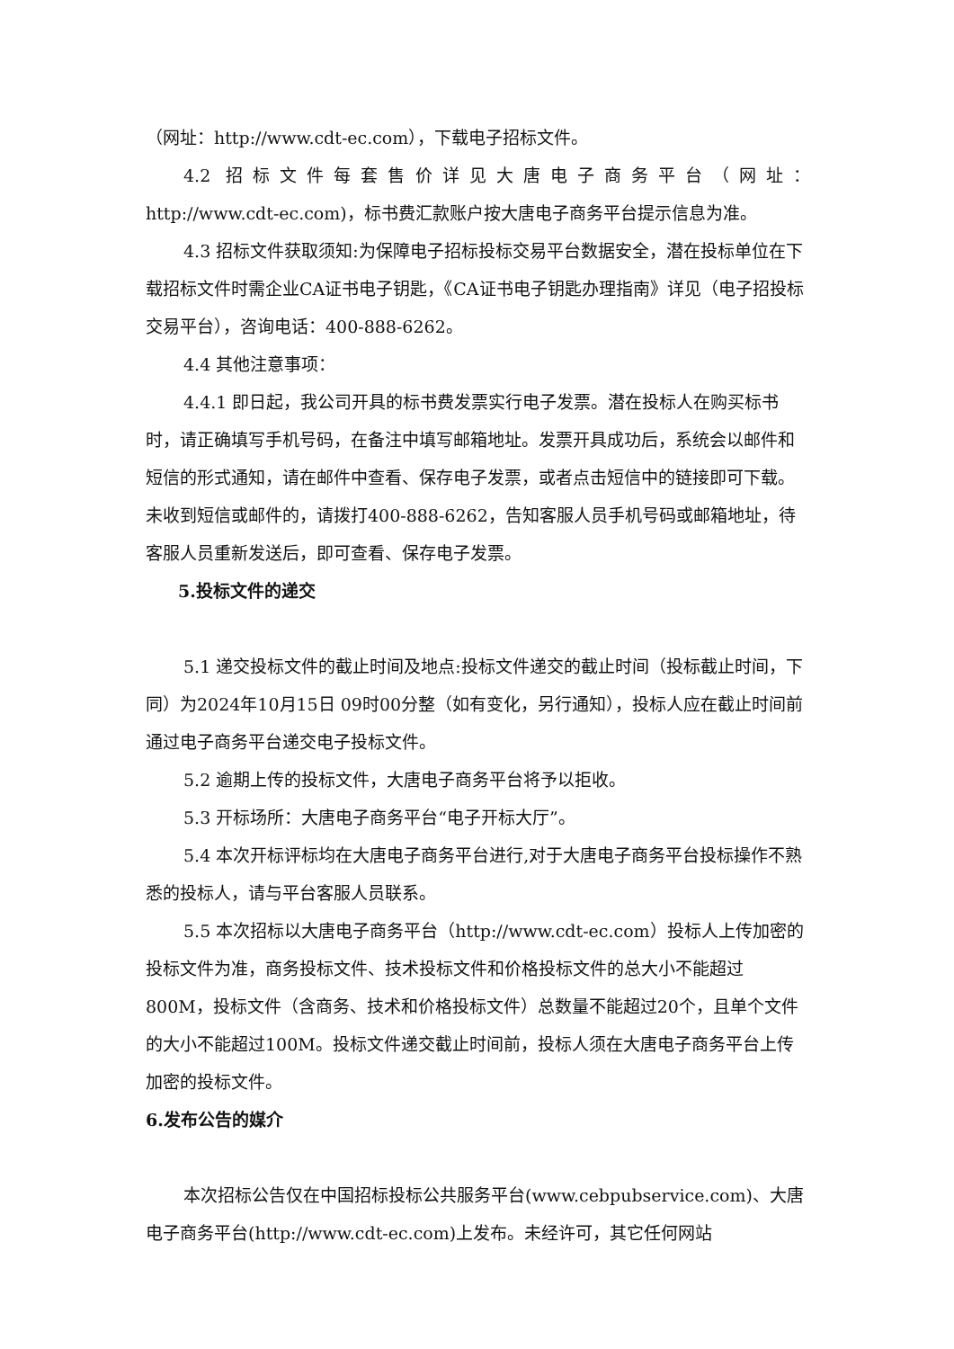（网址：http://www.cdt-ec.com），下载电子招标文件。
4.2 招标文件每套售价详见大唐电子商务平台（网址：
http://www.cdt-ec.com)，标书费汇款账户按大唐电子商务平台提示信息为准。
4.3 招标文件获取须知:为保障电子招标投标交易平台数据安全，潜在投标单位在下载招标文件时需企业CA证书电子钥匙，《CA证书电子钥匙办理指南》详见（电子招投标交易平台），咨询电话：400-888-6262。
4.4 其他注意事项：
4.4.1 即日起，我公司开具的标书费发票实行电子发票。潜在投标人在购买标书时，请正确填写手机号码，在备注中填写邮箱地址。发票开具成功后，系统会以邮件和短信的形式通知，请在邮件中查看、保存电子发票，或者点击短信中的链接即可下载。未收到短信或邮件的，请拨打400-888-6262，告知客服人员手机号码或邮箱地址，待客服人员重新发送后，即可查看、保存电子发票。
5.投标文件的递交
5.1 递交投标文件的截止时间及地点:投标文件递交的截止时间（投标截止时间，下同）为2024年10月15日 09时00分整（如有变化，另行通知），投标人应在截止时间前通过电子商务平台递交电子投标文件。
5.2 逾期上传的投标文件，大唐电子商务平台将予以拒收。
5.3 开标场所：大唐电子商务平台“电子开标大厅”。
5.4 本次开标评标均在大唐电子商务平台进行,对于大唐电子商务平台投标操作不熟悉的投标人，请与平台客服人员联系。
5.5 本次招标以大唐电子商务平台（http://www.cdt-ec.com）投标人上传加密的投标文件为准，商务投标文件、技术投标文件和价格投标文件的总大小不能超过800M，投标文件（含商务、技术和价格投标文件）总数量不能超过20个，且单个文件的大小不能超过100M。投标文件递交截止时间前，投标人须在大唐电子商务平台上传加密的投标文件。
6.发布公告的媒介
本次招标公告仅在中国招标投标公共服务平台(www.cebpubservice.com)、大唐电子商务平台(http://www.cdt-ec.com)上发布。未经许可，其它任何网站